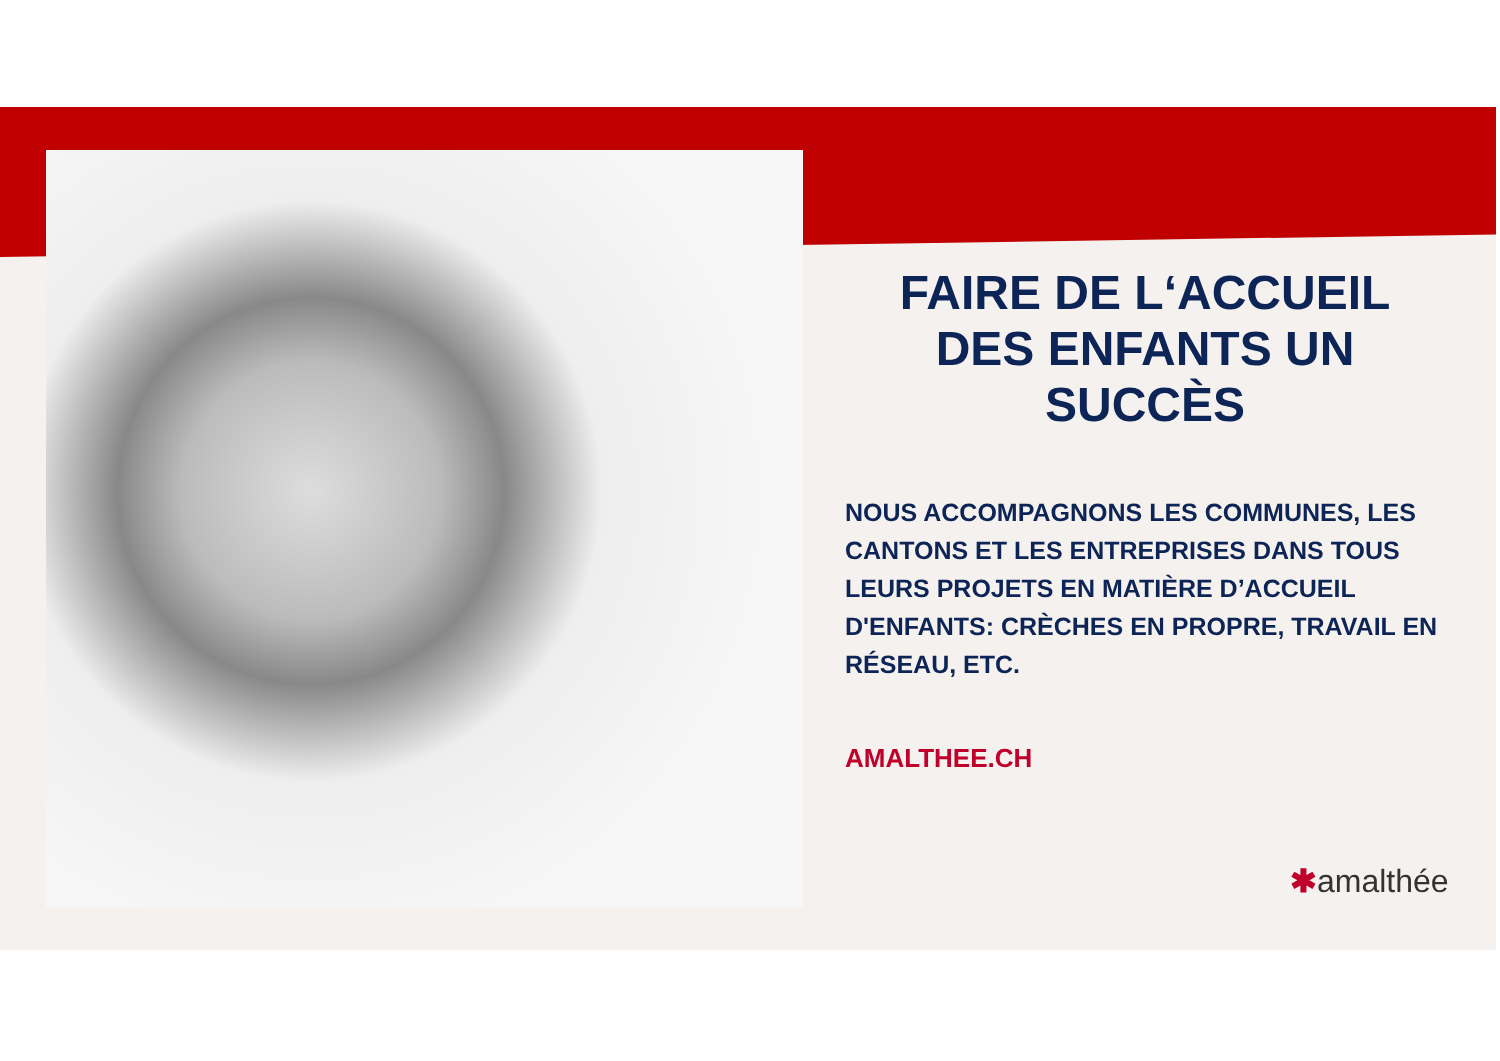FAIRE DE L‘ACCUEIL DES ENFANTS UN SUCCÈS
NOUS ACCOMPAGNONS LES COMMUNES, LES CANTONS ET LES ENTREPRISES DANS TOUS LEURS PROJETS EN MATIÈRE D’ACCUEIL D'ENFANTS: CRÈCHES EN PROPRE, TRAVAIL EN RÉSEAU, ETC.
AMALTHEE.CH
✱amalthée